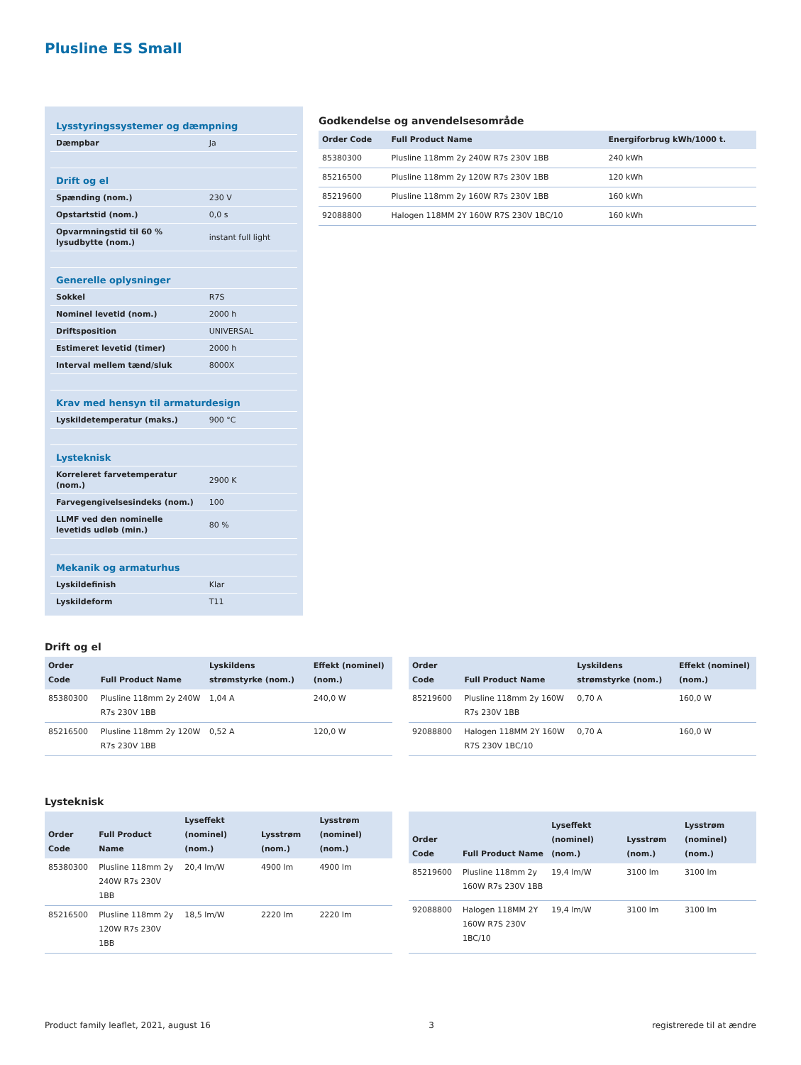Plusline ES Small
| Lysstyringssystemer og dæmpning | |
| Dæmpbar | Ja |
| Drift og el | |
| Spænding (nom.) | 230 V |
| Opstartstid (nom.) | 0,0 s |
| Opvarmningstid til 60 % lysudbytte (nom.) | instant full light |
| Generelle oplysninger | |
| Sokkel | R7S |
| Nominel levetid (nom.) | 2000 h |
| Driftsposition | UNIVERSAL |
| Estimeret levetid (timer) | 2000 h |
| Interval mellem tænd/sluk | 8000X |
| Krav med hensyn til armaturdesign | |
| Lyskildetemperatur (maks.) | 900 °C |
| Lysteknisk | |
| Korreleret farvetemperatur (nom.) | 2900 K |
| Farvegengivelsesindeks (nom.) | 100 |
| LLMF ved den nominelle levetids udløb (min.) | 80 % |
| Mekanik og armaturhus | |
| Lyskildefinish | Klar |
| Lyskildeform | T11 |
Godkendelse og anvendelsesområde
| Order Code | Full Product Name | Energiforbrug kWh/1000 t. |
| --- | --- | --- |
| 85380300 | Plusline 118mm 2y 240W R7s 230V 1BB | 240 kWh |
| 85216500 | Plusline 118mm 2y 120W R7s 230V 1BB | 120 kWh |
| 85219600 | Plusline 118mm 2y 160W R7s 230V 1BB | 160 kWh |
| 92088800 | Halogen 118MM 2Y 160W R7S 230V 1BC/10 | 160 kWh |
Drift og el
| Order Code | Full Product Name | Lyskildens strømstyrke (nom.) | Effekt (nominel) (nom.) |
| --- | --- | --- | --- |
| 85380300 | Plusline 118mm 2y 240W R7s 230V 1BB | 1,04 A | 240,0 W |
| 85216500 | Plusline 118mm 2y 120W R7s 230V 1BB | 0,52 A | 120,0 W |
| Order Code | Full Product Name | Lyskildens strømstyrke (nom.) | Effekt (nominel) (nom.) |
| --- | --- | --- | --- |
| 85219600 | Plusline 118mm 2y 160W R7s 230V 1BB | 0,70 A | 160,0 W |
| 92088800 | Halogen 118MM 2Y 160W R7S 230V 1BC/10 | 0,70 A | 160,0 W |
Lysteknisk
| Order Code | Full Product Name | Lyseffekt (nominel) (nom.) | Lysstrøm (nom.) | Lysstrøm (nominel) (nom.) |
| --- | --- | --- | --- | --- |
| 85380300 | Plusline 118mm 2y 240W R7s 230V 1BB | 20,4 lm/W | 4900 lm | 4900 lm |
| 85216500 | Plusline 118mm 2y 120W R7s 230V 1BB | 18,5 lm/W | 2220 lm | 2220 lm |
| Order Code | Full Product Name | Lyseffekt (nominel) (nom.) | Lysstrøm (nom.) | Lysstrøm (nominel) (nom.) |
| --- | --- | --- | --- | --- |
| 85219600 | Plusline 118mm 2y 160W R7s 230V 1BB | 19,4 lm/W | 3100 lm | 3100 lm |
| 92088800 | Halogen 118MM 2Y 160W R7S 230V 1BC/10 | 19,4 lm/W | 3100 lm | 3100 lm |
Product family leaflet, 2021, august 16 3 registrerede til at ændre